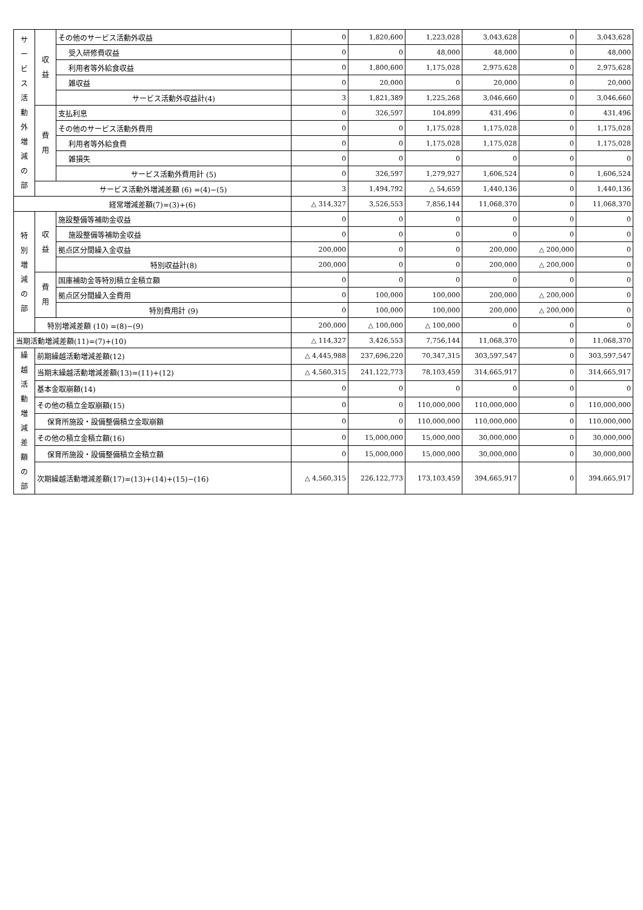| サ ー ビ ス 活 動 外 増 減 の 部 | 収 益 | その他のサービス活動外収益 | 0 | 1,820,600 | 1,223,028 | 3,043,628 | 0 | 3,043,628 |
| | | 受入研修費収益 | 0 | 0 | 48,000 | 48,000 | 0 | 48,000 |
| | | 利用者等外給食収益 | 0 | 1,800,600 | 1,175,028 | 2,975,628 | 0 | 2,975,628 |
| | | 雑収益 | 0 | 20,000 | 0 | 20,000 | 0 | 20,000 |
| | | サービス活動外収益計(4) | 3 | 1,821,389 | 1,225,268 | 3,046,660 | 0 | 3,046,660 |
| | 費 用 | 支払利息 | 0 | 326,597 | 104,899 | 431,496 | 0 | 431,496 |
| | | その他のサービス活動外費用 | 0 | 0 | 1,175,028 | 1,175,028 | 0 | 1,175,028 |
| | | 利用者等外給食費 | 0 | 0 | 1,175,028 | 1,175,028 | 0 | 1,175,028 |
| | | 雑損失 | 0 | 0 | 0 | 0 | 0 | 0 |
| | | サービス活動外費用計 (5) | 0 | 326,597 | 1,279,927 | 1,606,524 | 0 | 1,606,524 |
| | サービス活動外増減差額 (6) =(4)−(5) | | 3 | 1,494,792 | △ 54,659 | 1,440,136 | 0 | 1,440,136 |
| 経常増減差額(7)=(3)+(6) | | | △ 314,327 | 3,526,553 | 7,856,144 | 11,068,370 | 0 | 11,068,370 |
| 特 別 増 減 の 部 | 収 益 | 施設整備等補助金収益 | 0 | 0 | 0 | 0 | 0 | 0 |
| | | 施設整備等補助金収益 | 0 | 0 | 0 | 0 | 0 | 0 |
| | | 拠点区分間繰入金収益 | 200,000 | 0 | 0 | 200,000 | △ 200,000 | 0 |
| | | 特別収益計(8) | 200,000 | 0 | 0 | 200,000 | △ 200,000 | 0 |
| | 費 用 | 国庫補助金等特別積立金積立額 | 0 | 0 | 0 | 0 | 0 | 0 |
| | | 拠点区分間繰入金費用 | 0 | 100,000 | 100,000 | 200,000 | △ 200,000 | 0 |
| | | 特別費用計 (9) | 0 | 100,000 | 100,000 | 200,000 | △ 200,000 | 0 |
| | 特別増減差額 (10) =(8)−(9) | | 200,000 | △ 100,000 | △ 100,000 | 0 | 0 | 0 |
| 当期活動増減差額(11)=(7)+(10) | | | △ 114,327 | 3,426,553 | 7,756,144 | 11,068,370 | 0 | 11,068,370 |
| 繰 越 活 動 増 減 差 額 の 部 | 前期繰越活動増減差額(12) | | △ 4,445,988 | 237,696,220 | 70,347,315 | 303,597,547 | 0 | 303,597,547 |
| | 当期末繰越活動増減差額(13)=(11)+(12) | | △ 4,560,315 | 241,122,773 | 78,103,459 | 314,665,917 | 0 | 314,665,917 |
| | 基本金取崩額(14) | | 0 | 0 | 0 | 0 | 0 | 0 |
| | その他の積立金取崩額(15) | | 0 | 0 | 110,000,000 | 110,000,000 | 0 | 110,000,000 |
| | 保育所施設・設備整備積立金取崩額 | | 0 | 0 | 110,000,000 | 110,000,000 | 0 | 110,000,000 |
| | その他の積立金積立額(16) | | 0 | 15,000,000 | 15,000,000 | 30,000,000 | 0 | 30,000,000 |
| | 保育所施設・設備整備積立金積立額 | | 0 | 15,000,000 | 15,000,000 | 30,000,000 | 0 | 30,000,000 |
| | 次期繰越活動増減差額(17)=(13)+(14)+(15)−(16) | | △ 4,560,315 | 226,122,773 | 173,103,459 | 394,665,917 | 0 | 394,665,917 |